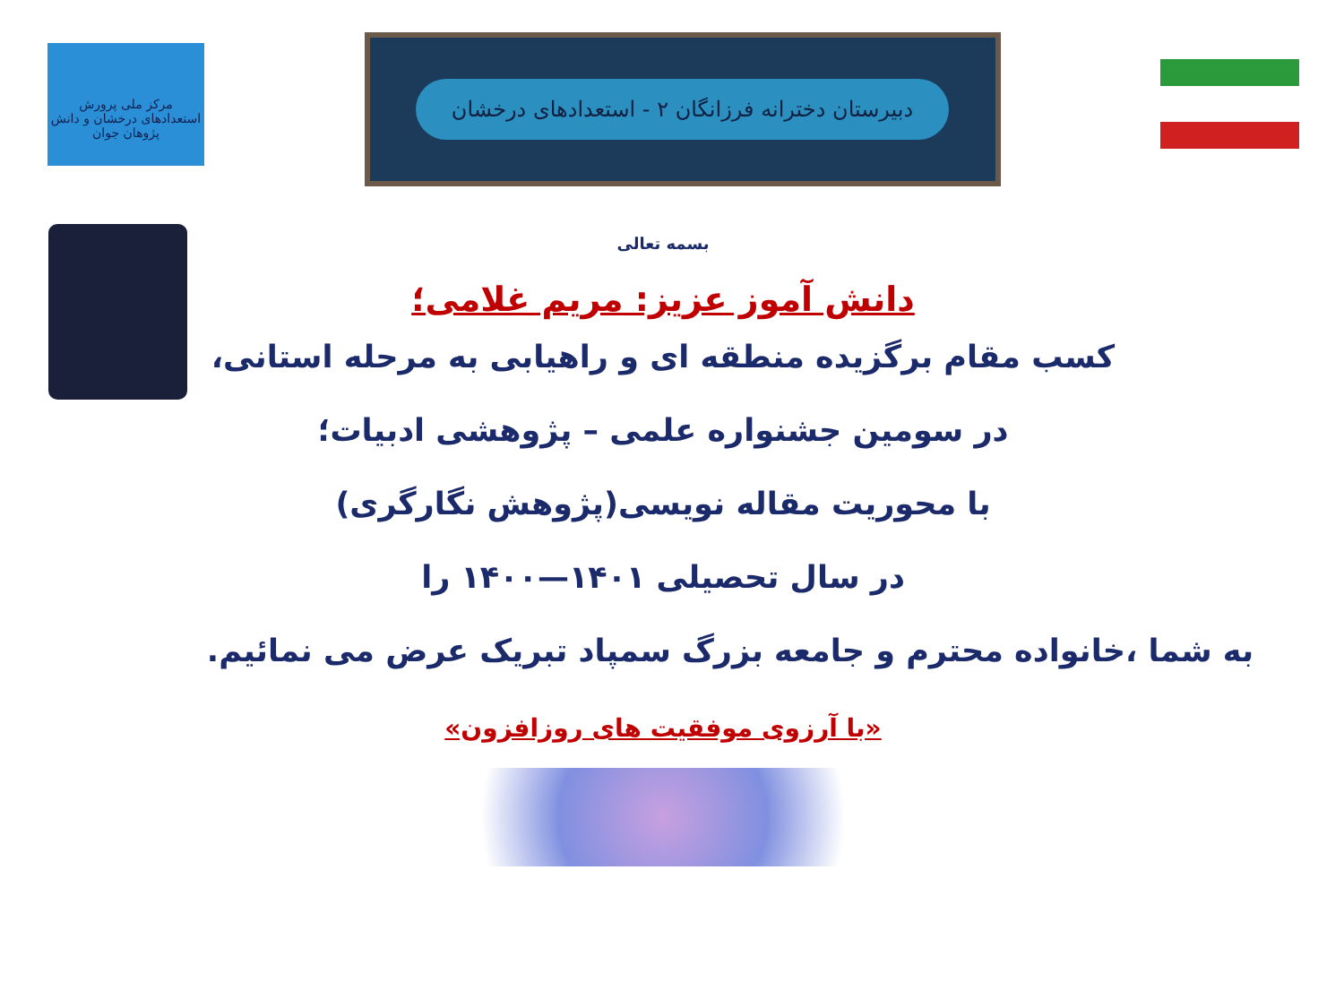مرکز ملی پرورش استعدادهای درخشان و دانش پژوهان جوان
دبیرستان دخترانه فرزانگان ۲ - استعدادهای درخشان
بسمه تعالی
دانش آموز عزیز: مریم غلامی؛
کسب مقام برگزیده منطقه ای و راهیابی به مرحله استانی،
در سومین جشنواره علمی – پژوهشی ادبیات؛
با محوریت مقاله نویسی(پژوهش نگارگری)
در سال تحصیلی ۱۴۰۱—۱۴۰۰ را
به شما ،خانواده محترم و جامعه بزرگ سمپاد تبریک عرض می نمائیم.
«با آرزوی موفقیت های روزافزون»